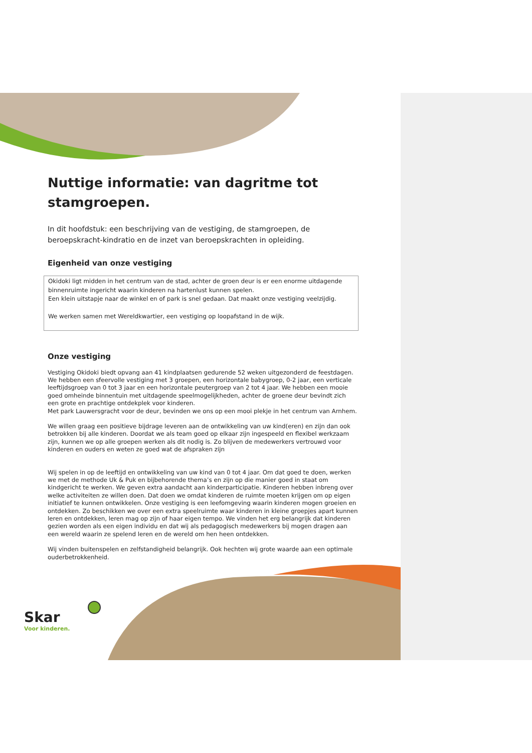Nuttige informatie: van dagritme tot stamgroepen.
In dit hoofdstuk: een beschrijving van de vestiging, de stamgroepen, de beroepskracht-kindratio en de inzet van beroepskrachten in opleiding.
Eigenheid van onze vestiging
Okidoki ligt midden in het centrum van de stad, achter de groen deur is er een enorme uitdagende binnenruimte ingericht waarin kinderen na hartenlust kunnen spelen.
Een klein uitstapje naar de winkel en of park is snel gedaan. Dat maakt onze vestiging veelzijdig.
We werken samen met Wereldkwartier, een vestiging op loopafstand in de wijk.
Onze vestiging
Vestiging Okidoki biedt opvang aan 41 kindplaatsen gedurende 52 weken uitgezonderd de feestdagen. We hebben een sfeervolle vestiging met 3 groepen, een horizontale babygroep, 0-2 jaar, een verticale leeftijdsgroep van 0 tot 3 jaar en een horizontale peutergroep van 2 tot 4 jaar. We hebben een mooie goed omheinde binnentuin met uitdagende speelmogelijkheden, achter de groene deur bevindt zich een grote en prachtige ontdekplek voor kinderen.
Met park Lauwersgracht voor de deur, bevinden we ons op een mooi plekje in het centrum van Arnhem.
We willen graag een positieve bijdrage leveren aan de ontwikkeling van uw kind(eren) en zijn dan ook betrokken bij alle kinderen. Doordat we als team goed op elkaar zijn ingespeeld en flexibel werkzaam zijn, kunnen we op alle groepen werken als dit nodig is. Zo blijven de medewerkers vertrouwd voor kinderen en ouders en weten ze goed wat de afspraken zijn
Wij spelen in op de leeftijd en ontwikkeling van uw kind van 0 tot 4 jaar. Om dat goed te doen, werken we met de methode Uk & Puk en bijbehorende thema’s en zijn op die manier goed in staat om kindgericht te werken. We geven extra aandacht aan kinderparticipatie. Kinderen hebben inbreng over welke activiteiten ze willen doen. Dat doen we omdat kinderen de ruimte moeten krijgen om op eigen initiatief te kunnen ontwikkelen. Onze vestiging is een leefomgeving waarin kinderen mogen groeien en ontdekken. Zo beschikken we over een extra speelruimte waar kinderen in kleine groepjes apart kunnen leren en ontdekken, leren mag op zijn of haar eigen tempo. We vinden het erg belangrijk dat kinderen gezien worden als een eigen individu en dat wij als pedagogisch medewerkers bij mogen dragen aan een wereld waarin ze spelend leren en de wereld om hen heen ontdekken.
Wij vinden buitenspelen en zelfstandigheid belangrijk. Ook hechten wij grote waarde aan een optimale ouderbetrokkenheid.
Skar
Voor kinderen.